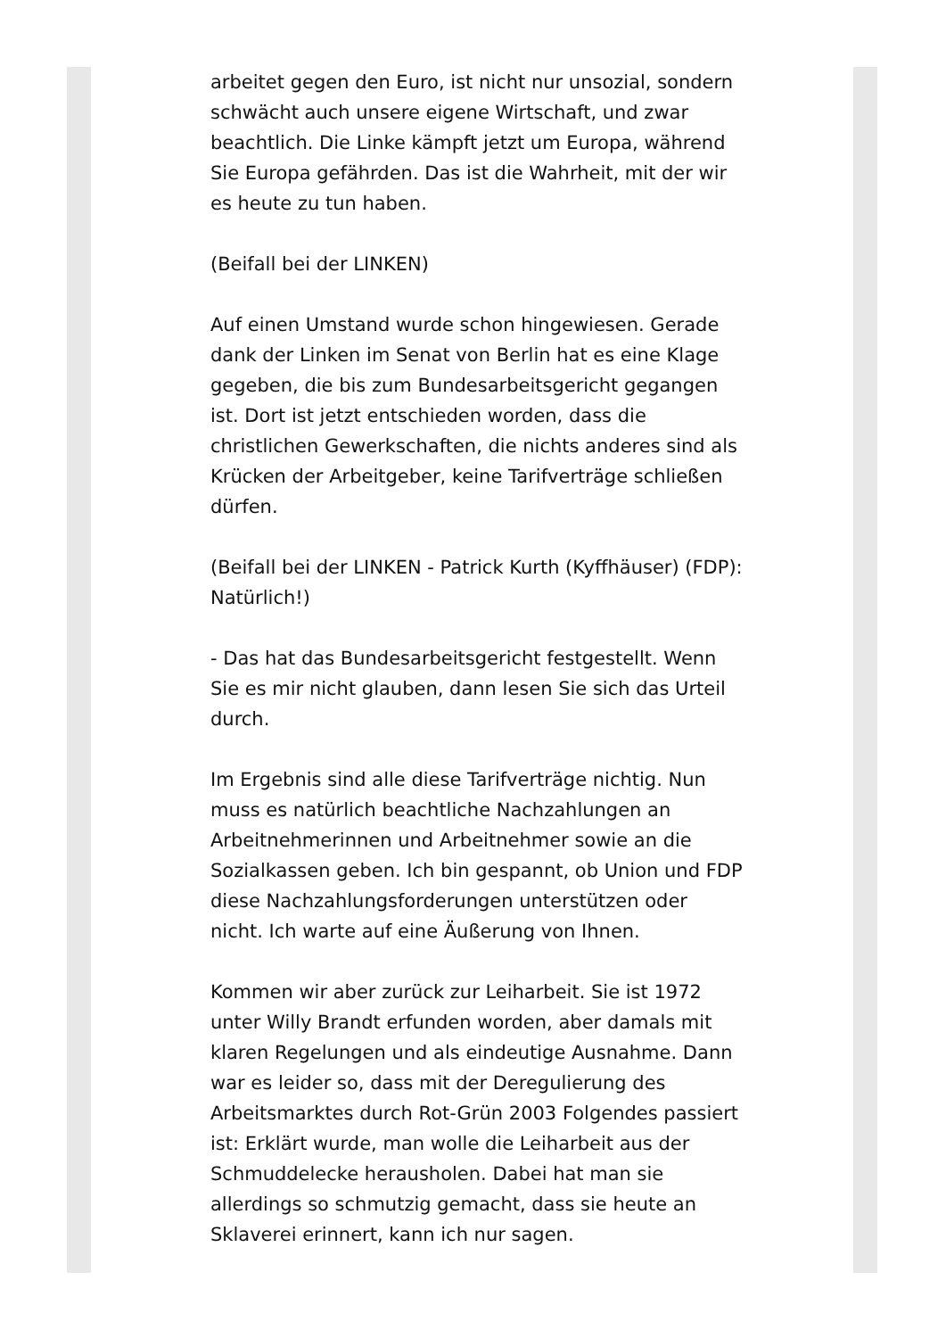arbeitet gegen den Euro, ist nicht nur unsozial, sondern schwächt auch unsere eigene Wirtschaft, und zwar beachtlich. Die Linke kämpft jetzt um Europa, während Sie Europa gefährden. Das ist die Wahrheit, mit der wir es heute zu tun haben.
(Beifall bei der LINKEN)
Auf einen Umstand wurde schon hingewiesen. Gerade dank der Linken im Senat von Berlin hat es eine Klage gegeben, die bis zum Bundesarbeitsgericht gegangen ist. Dort ist jetzt entschieden worden, dass die christlichen Gewerkschaften, die nichts anderes sind als Krücken der Arbeitgeber, keine Tarifverträge schließen dürfen.
(Beifall bei der LINKEN - Patrick Kurth (Kyffhäuser) (FDP): Natürlich!)
- Das hat das Bundesarbeitsgericht festgestellt. Wenn Sie es mir nicht glauben, dann lesen Sie sich das Urteil durch.
Im Ergebnis sind alle diese Tarifverträge nichtig. Nun muss es natürlich beachtliche Nachzahlungen an Arbeitnehmerinnen und Arbeitnehmer sowie an die Sozialkassen geben. Ich bin gespannt, ob Union und FDP diese Nachzahlungsforderungen unterstützen oder nicht. Ich warte auf eine Äußerung von Ihnen.
Kommen wir aber zurück zur Leiharbeit. Sie ist 1972 unter Willy Brandt erfunden worden, aber damals mit klaren Regelungen und als eindeutige Ausnahme. Dann war es leider so, dass mit der Deregulierung des Arbeitsmarktes durch Rot-Grün 2003 Folgendes passiert ist: Erklärt wurde, man wolle die Leiharbeit aus der Schmuddelecke herausholen. Dabei hat man sie allerdings so schmutzig gemacht, dass sie heute an Sklaverei erinnert, kann ich nur sagen.